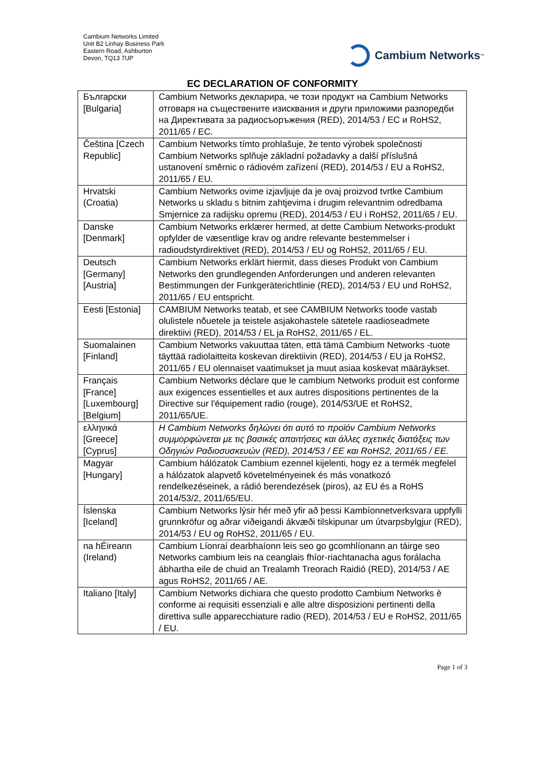Cambium Networks Limited
Unit B2 Linhay Business Park
Eastern Road, Ashburton
Devon, TQ13 7UP
Cambium Networks<sup>™</sup>
EC DECLARATION OF CONFORMITY
| Български [Bulgaria] | Cambium Networks декларира, че този продукт на Cambium Networks отговаря на съществените изисквания и други приложими разпоредби на Директивата за радиосъоръжения (RED), 2014/53 / EC и RoHS2, 2011/65 / EC. |
| Čeština [Czech Republic] | Cambium Networks tímto prohlašuje, že tento výrobek společnosti Cambium Networks splňuje základní požadavky a další příslušná ustanovení směrnic o rádiovém zařízení (RED), 2014/53 / EU a RoHS2, 2011/65 / EU. |
| Hrvatski (Croatia) | Cambium Networks ovime izjavljuje da je ovaj proizvod tvrtke Cambium Networks u skladu s bitnim zahtjevima i drugim relevantnim odredbama Smjernice za radijsku opremu (RED), 2014/53 / EU i RoHS2, 2011/65 / EU. |
| Danske [Denmark] | Cambium Networks erklærer hermed, at dette Cambium Networks-produkt opfylder de væsentlige krav og andre relevante bestemmelser i radioudstyrdirektivet (RED), 2014/53 / EU og RoHS2, 2011/65 / EU. |
| Deutsch [Germany] [Austria] | Cambium Networks erklärt hiermit, dass dieses Produkt von Cambium Networks den grundlegenden Anforderungen und anderen relevanten Bestimmungen der Funkgeräterichtlinie (RED), 2014/53 / EU und RoHS2, 2011/65 / EU entspricht. |
| Eesti [Estonia] | CAMBIUM Networks teatab, et see CAMBIUM Networks toode vastab olulistele nõuetele ja teistele asjakohastele sätetele raadioseadmete direktiivi (RED), 2014/53 / EL ja RoHS2, 2011/65 / EL. |
| Suomalainen [Finland] | Cambium Networks vakuuttaa täten, että tämä Cambium Networks -tuote täyttää radiolaitteita koskevan direktiivin (RED), 2014/53 / EU ja RoHS2, 2011/65 / EU olennaiset vaatimukset ja muut asiaa koskevat määräykset. |
| Français [France] [Luxembourg] [Belgium] | Cambium Networks déclare que le cambium Networks produit est conforme aux exigences essentielles et aux autres dispositions pertinentes de la Directive sur l'équipement radio (rouge), 2014/53/UE et RoHS2, 2011/65/UE. |
| ελληνικά [Greece] [Cyprus] | Η Cambium Networks δηλώνει ότι αυτό το προϊόν Cambium Networks συμμορφώνεται με τις βασικές απαιτήσεις και άλλες σχετικές διατάξεις των Οδηγιών Ραδιοσυσκευών (RED), 2014/53 / ΕΕ και RoHS2, 2011/65 / ΕΕ. |
| Magyar [Hungary] | Cambium hálózatok Cambium ezennel kijelenti, hogy ez a termék megfelel a hálózatok alapvető követelményeinek és más vonatkozó rendelkezéseinek, a rádió berendezések (piros), az EU és a RoHS 2014/53/2, 2011/65/EU. |
| Íslenska [Iceland] | Cambium Networks lýsir hér með yfir að þessi Kambíonnetverksvara uppfylli grunnkröfur og aðrar viðeigandi ákvæði tilskipunar um útvarpsbylgjur (RED), 2014/53 / EU og RoHS2, 2011/65 / EU. |
| na hÉireann (Ireland) | Cambium Líonraí dearbhaíonn leis seo go gcomhlíonann an táirge seo Networks cambium leis na ceanglais fhíor-riachtanacha agus forálacha ábhartha eile de chuid an Trealamh Treorach Raidió (RED), 2014/53 / AE agus RoHS2, 2011/65 / AE. |
| Italiano [Italy] | Cambium Networks dichiara che questo prodotto Cambium Networks è conforme ai requisiti essenziali e alle altre disposizioni pertinenti della direttiva sulle apparecchiature radio (RED), 2014/53 / EU e RoHS2, 2011/65 / EU. |
Page 1 of 3